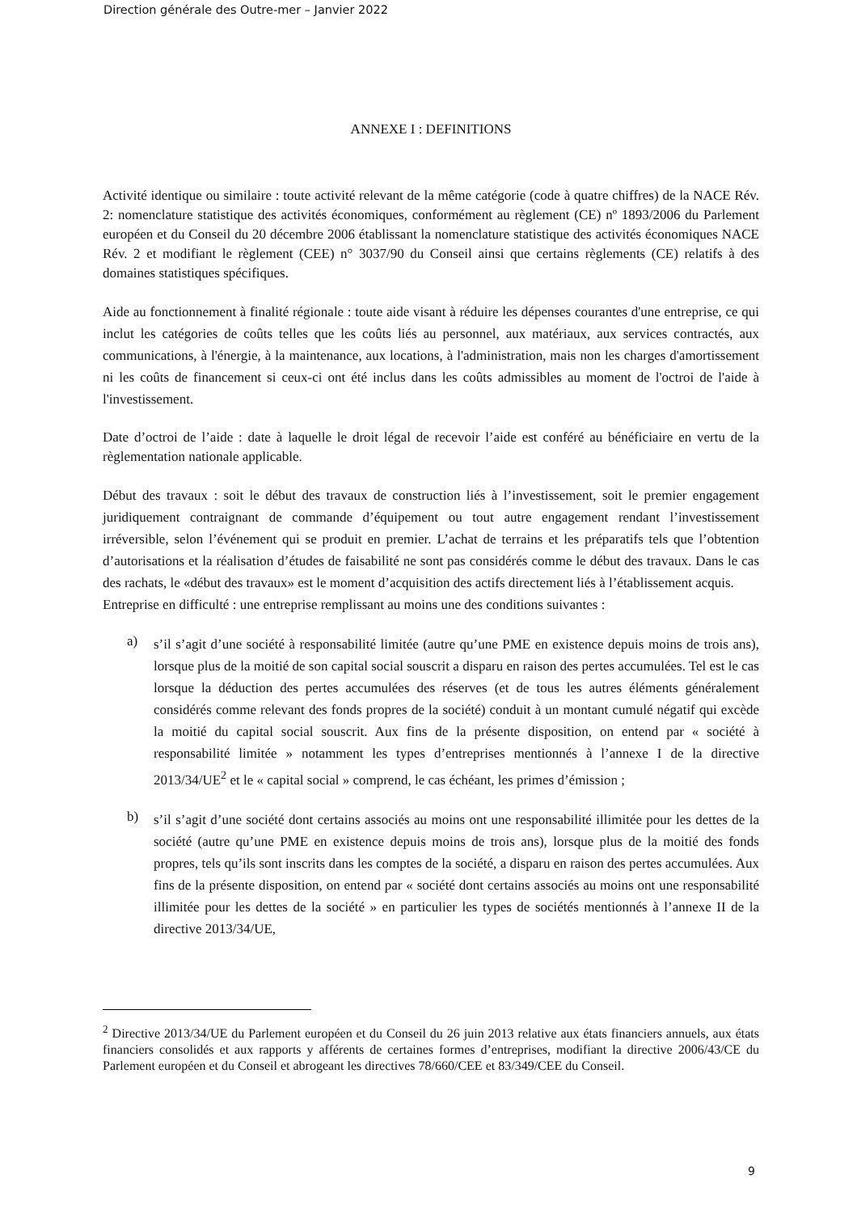Direction générale des Outre-mer – Janvier 2022
ANNEXE I : DEFINITIONS
Activité identique ou similaire : toute activité relevant de la même catégorie (code à quatre chiffres) de la NACE Rév. 2: nomenclature statistique des activités économiques, conformément au règlement (CE) nº 1893/2006 du Parlement européen et du Conseil du 20 décembre 2006 établissant la nomenclature statistique des activités économiques NACE Rév. 2 et modifiant le règlement (CEE) n° 3037/90 du Conseil ainsi que certains règlements (CE) relatifs à des domaines statistiques spécifiques.
Aide au fonctionnement à finalité régionale : toute aide visant à réduire les dépenses courantes d'une entreprise, ce qui inclut les catégories de coûts telles que les coûts liés au personnel, aux matériaux, aux services contractés, aux communications, à l'énergie, à la maintenance, aux locations, à l'administration, mais non les charges d'amortissement ni les coûts de financement si ceux-ci ont été inclus dans les coûts admissibles au moment de l'octroi de l'aide à l'investissement.
Date d’octroi de l’aide : date à laquelle le droit légal de recevoir l’aide est conféré au bénéficiaire en vertu de la règlementation nationale applicable.
Début des travaux : soit le début des travaux de construction liés à l’investissement, soit le premier engagement juridiquement contraignant de commande d’équipement ou tout autre engagement rendant l’investissement irréversible, selon l’événement qui se produit en premier. L’achat de terrains et les préparatifs tels que l’obtention d’autorisations et la réalisation d’études de faisabilité ne sont pas considérés comme le début des travaux. Dans le cas des rachats, le «début des travaux» est le moment d’acquisition des actifs directement liés à l’établissement acquis.
Entreprise en difficulté : une entreprise remplissant au moins une des conditions suivantes :
a)
s’il s’agit d’une société à responsabilité limitée (autre qu’une PME en existence depuis moins de trois ans), lorsque plus de la moitié de son capital social souscrit a disparu en raison des pertes accumulées. Tel est le cas lorsque la déduction des pertes accumulées des réserves (et de tous les autres éléments généralement considérés comme relevant des fonds propres de la société) conduit à un montant cumulé négatif qui excède la moitié du capital social souscrit. Aux fins de la présente disposition, on entend par « société à responsabilité limitée » notamment les types d’entreprises mentionnés à l’annexe I de la directive 2013/34/UE<sup>2</sup> et le « capital social » comprend, le cas échéant, les primes d’émission ;
b)
s’il s’agit d’une société dont certains associés au moins ont une responsabilité illimitée pour les dettes de la société (autre qu’une PME en existence depuis moins de trois ans), lorsque plus de la moitié des fonds propres, tels qu’ils sont inscrits dans les comptes de la société, a disparu en raison des pertes accumulées. Aux fins de la présente disposition, on entend par « société dont certains associés au moins ont une responsabilité illimitée pour les dettes de la société » en particulier les types de sociétés mentionnés à l’annexe II de la directive 2013/34/UE,
<sup>2</sup> Directive 2013/34/UE du Parlement européen et du Conseil du 26 juin 2013 relative aux états financiers annuels, aux états financiers consolidés et aux rapports y afférents de certaines formes d’entreprises, modifiant la directive 2006/43/CE du Parlement européen et du Conseil et abrogeant les directives 78/660/CEE et 83/349/CEE du Conseil.
9